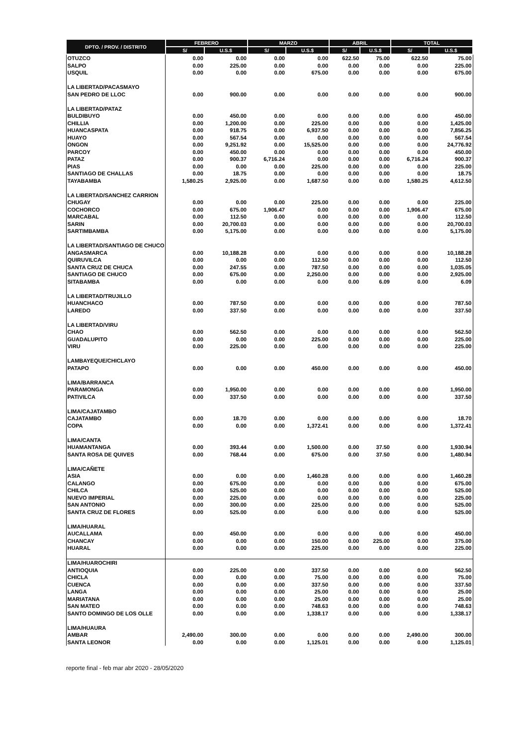| DPTO. / PROV. / DISTRITO | FEBRERO | | MARZO | | ABRIL | | TOTAL | |
| --- | --- | --- | --- | --- | --- | --- | --- | --- |
| | S/ | U.S.$ | S/ | U.S.$ | S/ | U.S.$ | S/ | U.S.$ |
| OTUZCO | 0.00 | 0.00 | 0.00 | 0.00 | 622.50 | 75.00 | 622.50 | 75.00 |
| SALPO | 0.00 | 225.00 | 0.00 | 0.00 | 0.00 | 0.00 | 0.00 | 225.00 |
| USQUIL | 0.00 | 0.00 | 0.00 | 675.00 | 0.00 | 0.00 | 0.00 | 675.00 |
| LA LIBERTAD/PACASMAYO | | | | | | | | |
| SAN PEDRO DE LLOC | 0.00 | 900.00 | 0.00 | 0.00 | 0.00 | 0.00 | 0.00 | 900.00 |
| LA LIBERTAD/PATAZ | | | | | | | | |
| BULDIBUYO | 0.00 | 450.00 | 0.00 | 0.00 | 0.00 | 0.00 | 0.00 | 450.00 |
| CHILLIA | 0.00 | 1,200.00 | 0.00 | 225.00 | 0.00 | 0.00 | 0.00 | 1,425.00 |
| HUANCASPATA | 0.00 | 918.75 | 0.00 | 6,937.50 | 0.00 | 0.00 | 0.00 | 7,856.25 |
| HUAYO | 0.00 | 567.54 | 0.00 | 0.00 | 0.00 | 0.00 | 0.00 | 567.54 |
| ONGON | 0.00 | 9,251.92 | 0.00 | 15,525.00 | 0.00 | 0.00 | 0.00 | 24,776.92 |
| PARCOY | 0.00 | 450.00 | 0.00 | 0.00 | 0.00 | 0.00 | 0.00 | 450.00 |
| PATAZ | 0.00 | 900.37 | 6,716.24 | 0.00 | 0.00 | 0.00 | 6,716.24 | 900.37 |
| PIAS | 0.00 | 0.00 | 0.00 | 225.00 | 0.00 | 0.00 | 0.00 | 225.00 |
| SANTIAGO DE CHALLAS | 0.00 | 18.75 | 0.00 | 0.00 | 0.00 | 0.00 | 0.00 | 18.75 |
| TAYABAMBA | 1,580.25 | 2,925.00 | 0.00 | 1,687.50 | 0.00 | 0.00 | 1,580.25 | 4,612.50 |
| LA LIBERTAD/SANCHEZ CARRION | | | | | | | | |
| CHUGAY | 0.00 | 0.00 | 0.00 | 225.00 | 0.00 | 0.00 | 0.00 | 225.00 |
| COCHORCO | 0.00 | 675.00 | 1,906.47 | 0.00 | 0.00 | 0.00 | 1,906.47 | 675.00 |
| MARCABAL | 0.00 | 112.50 | 0.00 | 0.00 | 0.00 | 0.00 | 0.00 | 112.50 |
| SARIN | 0.00 | 20,700.03 | 0.00 | 0.00 | 0.00 | 0.00 | 0.00 | 20,700.03 |
| SARTIMBAMBA | 0.00 | 5,175.00 | 0.00 | 0.00 | 0.00 | 0.00 | 0.00 | 5,175.00 |
| LA LIBERTAD/SANTIAGO DE CHUCO | | | | | | | | |
| ANGASMARCA | 0.00 | 10,188.28 | 0.00 | 0.00 | 0.00 | 0.00 | 0.00 | 10,188.28 |
| QUIRUVILCA | 0.00 | 0.00 | 0.00 | 112.50 | 0.00 | 0.00 | 0.00 | 112.50 |
| SANTA CRUZ DE CHUCA | 0.00 | 247.55 | 0.00 | 787.50 | 0.00 | 0.00 | 0.00 | 1,035.05 |
| SANTIAGO DE CHUCO | 0.00 | 675.00 | 0.00 | 2,250.00 | 0.00 | 0.00 | 0.00 | 2,925.00 |
| SITABAMBA | 0.00 | 0.00 | 0.00 | 0.00 | 0.00 | 6.09 | 0.00 | 6.09 |
| LA LIBERTAD/TRUJILLO | | | | | | | | |
| HUANCHACO | 0.00 | 787.50 | 0.00 | 0.00 | 0.00 | 0.00 | 0.00 | 787.50 |
| LAREDO | 0.00 | 337.50 | 0.00 | 0.00 | 0.00 | 0.00 | 0.00 | 337.50 |
| LA LIBERTAD/VIRU | | | | | | | | |
| CHAO | 0.00 | 562.50 | 0.00 | 0.00 | 0.00 | 0.00 | 0.00 | 562.50 |
| GUADALUPITO | 0.00 | 0.00 | 0.00 | 225.00 | 0.00 | 0.00 | 0.00 | 225.00 |
| VIRU | 0.00 | 225.00 | 0.00 | 0.00 | 0.00 | 0.00 | 0.00 | 225.00 |
| LAMBAYEQUE/CHICLAYO | | | | | | | | |
| PATAPO | 0.00 | 0.00 | 0.00 | 450.00 | 0.00 | 0.00 | 0.00 | 450.00 |
| LIMA/BARRANCA | | | | | | | | |
| PARAMONGA | 0.00 | 1,950.00 | 0.00 | 0.00 | 0.00 | 0.00 | 0.00 | 1,950.00 |
| PATIVILCA | 0.00 | 337.50 | 0.00 | 0.00 | 0.00 | 0.00 | 0.00 | 337.50 |
| LIMA/CAJATAMBO | | | | | | | | |
| CAJATAMBO | 0.00 | 18.70 | 0.00 | 0.00 | 0.00 | 0.00 | 0.00 | 18.70 |
| COPA | 0.00 | 0.00 | 0.00 | 1,372.41 | 0.00 | 0.00 | 0.00 | 1,372.41 |
| LIMA/CANTA | | | | | | | | |
| HUAMANTANGA | 0.00 | 393.44 | 0.00 | 1,500.00 | 0.00 | 37.50 | 0.00 | 1,930.94 |
| SANTA ROSA DE QUIVES | 0.00 | 768.44 | 0.00 | 675.00 | 0.00 | 37.50 | 0.00 | 1,480.94 |
| LIMA/CAÑETE | | | | | | | | |
| ASIA | 0.00 | 0.00 | 0.00 | 1,460.28 | 0.00 | 0.00 | 0.00 | 1,460.28 |
| CALANGO | 0.00 | 675.00 | 0.00 | 0.00 | 0.00 | 0.00 | 0.00 | 675.00 |
| CHILCA | 0.00 | 525.00 | 0.00 | 0.00 | 0.00 | 0.00 | 0.00 | 525.00 |
| NUEVO IMPERIAL | 0.00 | 225.00 | 0.00 | 0.00 | 0.00 | 0.00 | 0.00 | 225.00 |
| SAN ANTONIO | 0.00 | 300.00 | 0.00 | 225.00 | 0.00 | 0.00 | 0.00 | 525.00 |
| SANTA CRUZ DE FLORES | 0.00 | 525.00 | 0.00 | 0.00 | 0.00 | 0.00 | 0.00 | 525.00 |
| LIMA/HUARAL | | | | | | | | |
| AUCALLAMA | 0.00 | 450.00 | 0.00 | 0.00 | 0.00 | 0.00 | 0.00 | 450.00 |
| CHANCAY | 0.00 | 0.00 | 0.00 | 150.00 | 0.00 | 225.00 | 0.00 | 375.00 |
| HUARAL | 0.00 | 0.00 | 0.00 | 225.00 | 0.00 | 0.00 | 0.00 | 225.00 |
| LIMA/HUAROCHIRI | | | | | | | | |
| ANTIOQUIA | 0.00 | 225.00 | 0.00 | 337.50 | 0.00 | 0.00 | 0.00 | 562.50 |
| CHICLA | 0.00 | 0.00 | 0.00 | 75.00 | 0.00 | 0.00 | 0.00 | 75.00 |
| CUENCA | 0.00 | 0.00 | 0.00 | 337.50 | 0.00 | 0.00 | 0.00 | 337.50 |
| LANGA | 0.00 | 0.00 | 0.00 | 25.00 | 0.00 | 0.00 | 0.00 | 25.00 |
| MARIATANA | 0.00 | 0.00 | 0.00 | 25.00 | 0.00 | 0.00 | 0.00 | 25.00 |
| SAN MATEO | 0.00 | 0.00 | 0.00 | 748.63 | 0.00 | 0.00 | 0.00 | 748.63 |
| SANTO DOMINGO DE LOS OLLE | 0.00 | 0.00 | 0.00 | 1,338.17 | 0.00 | 0.00 | 0.00 | 1,338.17 |
| LIMA/HUAURA | | | | | | | | |
| AMBAR | 2,490.00 | 300.00 | 0.00 | 0.00 | 0.00 | 0.00 | 2,490.00 | 300.00 |
| SANTA LEONOR | 0.00 | 0.00 | 0.00 | 1,125.01 | 0.00 | 0.00 | 0.00 | 1,125.01 |
reporte final - feb mar abr 2020 - 28/05/2020